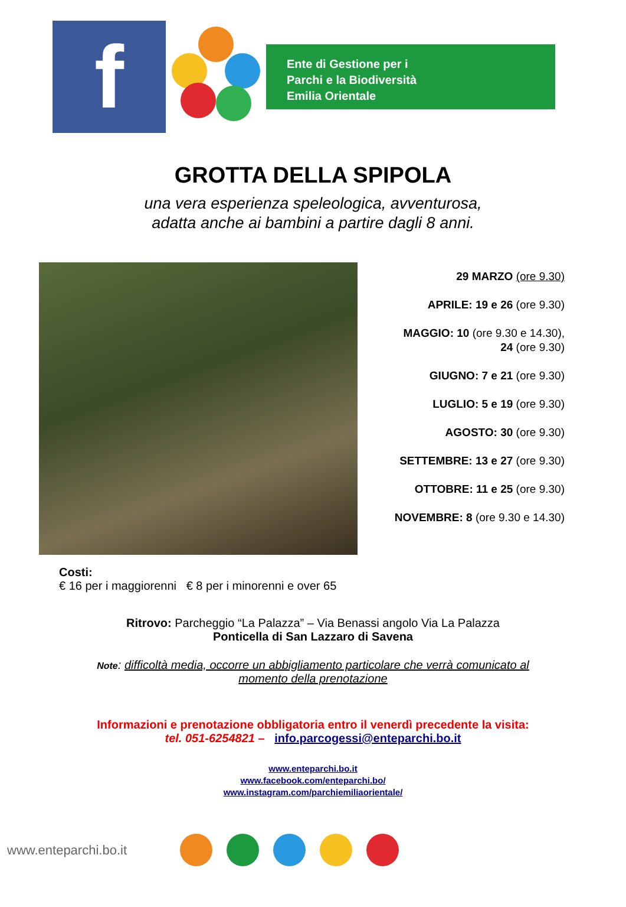f
Ente di Gestione per i
Parchi e la Biodiversità
Emilia Orientale
GROTTA DELLA SPIPOLA
una vera esperienza speleologica, avventurosa,
adatta anche ai bambini a partire dagli 8 anni.
29 MARZO (ore 9.30)
APRILE: 19 e 26 (ore 9.30)
MAGGIO: 10 (ore 9.30 e 14.30),
24 (ore 9.30)
GIUGNO: 7 e 21 (ore 9.30)
LUGLIO: 5 e 19 (ore 9.30)
AGOSTO: 30 (ore 9.30)
SETTEMBRE: 13 e 27 (ore 9.30)
OTTOBRE: 11 e 25 (ore 9.30)
NOVEMBRE: 8 (ore 9.30 e 14.30)
Costi:
€ 16 per i maggiorenni € 8 per i minorenni e over 65
Ritrovo: Parcheggio “La Palazza” – Via Benassi angolo Via La Palazza
Ponticella di San Lazzaro di Savena
Note: difficoltà media, occorre un abbigliamento particolare che verrà comunicato al
momento della prenotazione
Informazioni e prenotazione obbligatoria entro il venerdì precedente la visita:
tel. 051-6254821 – info.parcogessi@enteparchi.bo.it
www.enteparchi.bo.it
www.facebook.com/enteparchi.bo/
www.instagram.com/parchiemiliaorientale/
www.enteparchi.bo.it